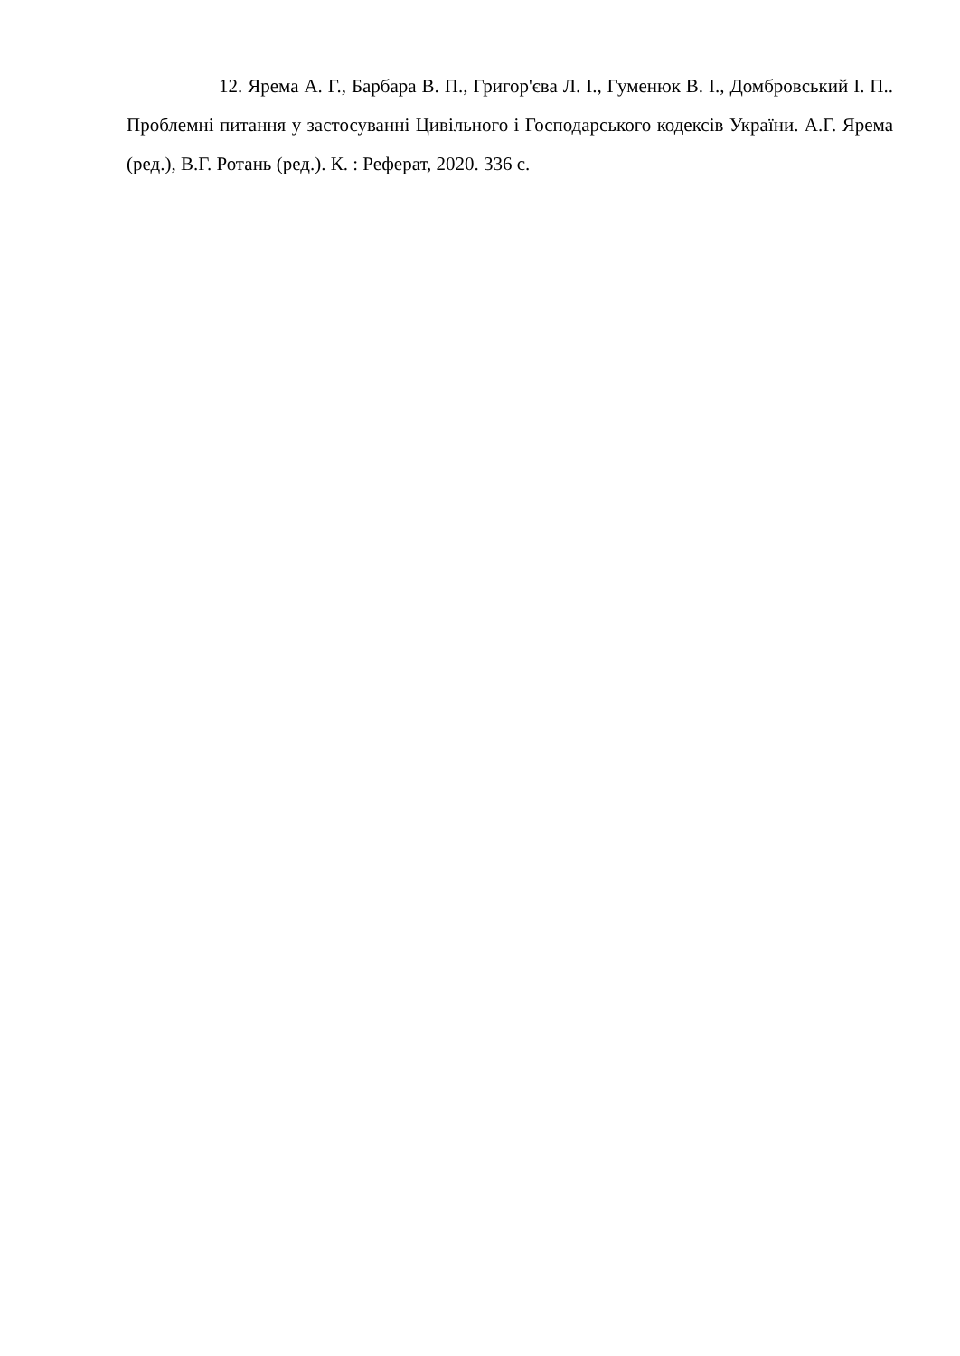12. Ярема А. Г., Барбара В. П., Григор'єва Л. І., Гуменюк В. І., Домбровський І. П.. Проблемні питання у застосуванні Цивільного і Господарського кодексів України. А.Г. Ярема (ред.), В.Г. Ротань (ред.). К. : Реферат, 2020. 336 с.